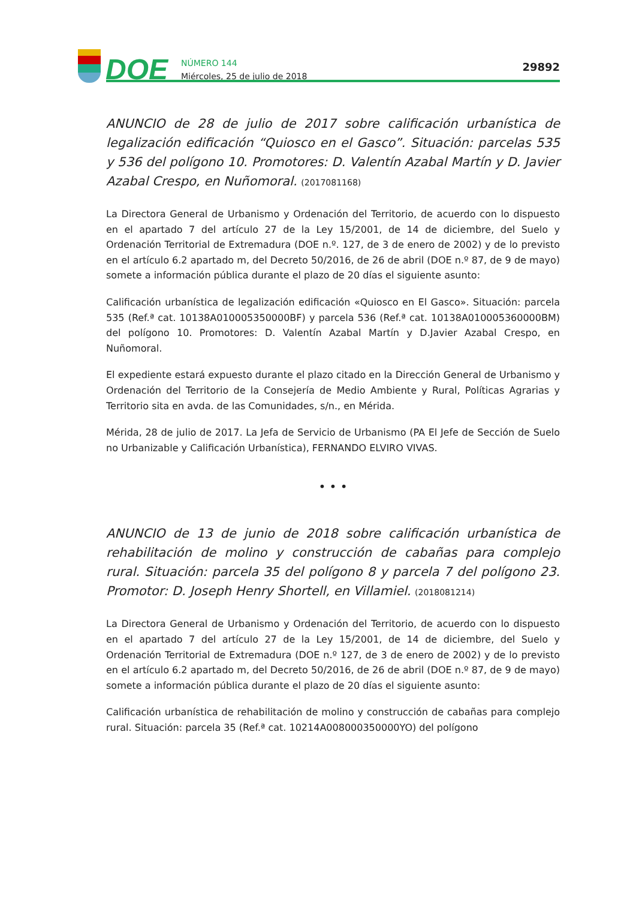DOE
NÚMERO 144
Miércoles, 25 de julio de 2018
29892
ANUNCIO de 28 de julio de 2017 sobre calificación urbanística de legalización edificación “Quiosco en el Gasco”. Situación: parcelas 535 y 536 del polígono 10. Promotores: D. Valentín Azabal Martín y D. Javier Azabal Crespo, en Nuñomoral. (2017081168)
La Directora General de Urbanismo y Ordenación del Territorio, de acuerdo con lo dispuesto en el apartado 7 del artículo 27 de la Ley 15/2001, de 14 de diciembre, del Suelo y Ordenación Territorial de Extremadura (DOE n.º. 127, de 3 de enero de 2002) y de lo previsto en el artículo 6.2 apartado m, del Decreto 50/2016, de 26 de abril (DOE n.º 87, de 9 de mayo) somete a información pública durante el plazo de 20 días el siguiente asunto:
Calificación urbanística de legalización edificación «Quiosco en El Gasco». Situación: parcela 535 (Ref.ª cat. 10138A010005350000BF) y parcela 536 (Ref.ª cat. 10138A010005360000BM) del polígono 10. Promotores: D. Valentín Azabal Martín y D.Javier Azabal Crespo, en Nuñomoral.
El expediente estará expuesto durante el plazo citado en la Dirección General de Urbanismo y Ordenación del Territorio de la Consejería de Medio Ambiente y Rural, Políticas Agrarias y Territorio sita en avda. de las Comunidades, s/n., en Mérida.
Mérida, 28 de julio de 2017. La Jefa de Servicio de Urbanismo (PA El Jefe de Sección de Suelo no Urbanizable y Calificación Urbanística), FERNANDO ELVIRO VIVAS.
• • •
ANUNCIO de 13 de junio de 2018 sobre calificación urbanística de rehabilitación de molino y construcción de cabañas para complejo rural. Situación: parcela 35 del polígono 8 y parcela 7 del polígono 23. Promotor: D. Joseph Henry Shortell, en Villamiel. (2018081214)
La Directora General de Urbanismo y Ordenación del Territorio, de acuerdo con lo dispuesto en el apartado 7 del artículo 27 de la Ley 15/2001, de 14 de diciembre, del Suelo y Ordenación Territorial de Extremadura (DOE n.º 127, de 3 de enero de 2002) y de lo previsto en el artículo 6.2 apartado m, del Decreto 50/2016, de 26 de abril (DOE n.º 87, de 9 de mayo) somete a información pública durante el plazo de 20 días el siguiente asunto:
Calificación urbanística de rehabilitación de molino y construcción de cabañas para complejo rural. Situación: parcela 35 (Ref.ª cat. 10214A008000350000YO) del polígono